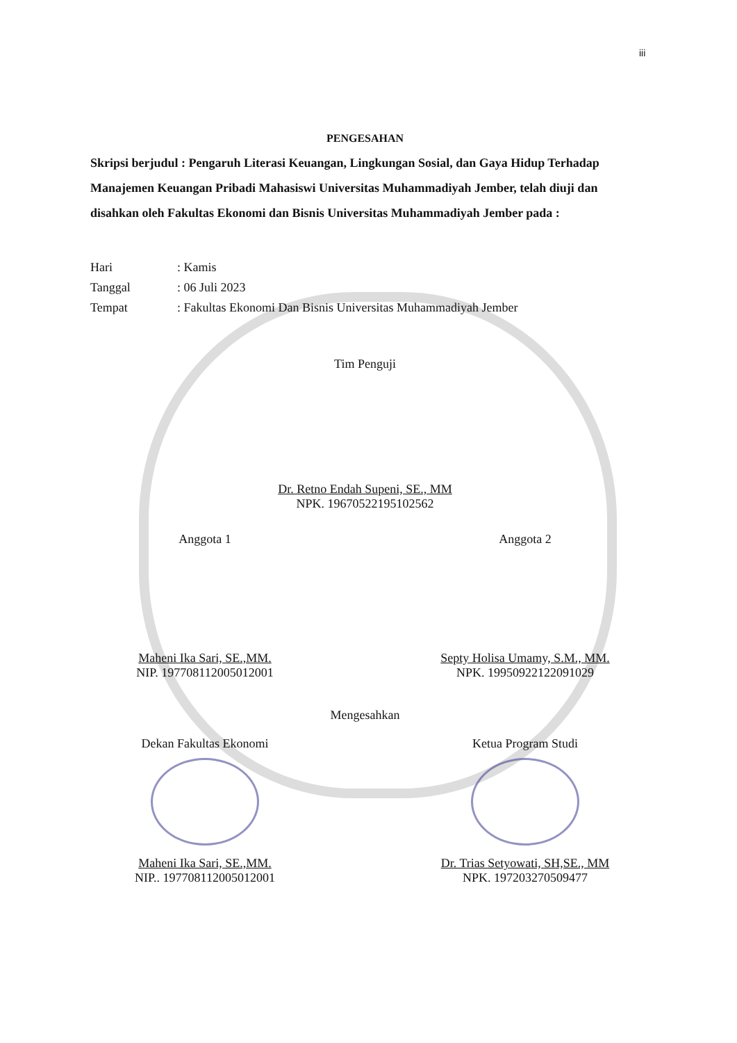iii
PENGESAHAN
Skripsi berjudul : Pengaruh Literasi Keuangan, Lingkungan Sosial, dan Gaya Hidup Terhadap Manajemen Keuangan Pribadi Mahasiswi Universitas Muhammadiyah Jember, telah diuji dan disahkan oleh Fakultas Ekonomi dan Bisnis Universitas Muhammadiyah Jember pada :
Hari: Kamis
Tanggal: 06 Juli 2023
Tempat: Fakultas Ekonomi Dan Bisnis Universitas Muhammadiyah Jember
Tim Penguji
Dr. Retno Endah Supeni, SE., MM
NPK. 19670522195102562
Anggota 1 Anggota 2
Maheni Ika Sari, SE.,MM.
NIP. 197708112005012001
Septy Holisa Umamy, S.M., MM.
NPK. 19950922122091029
Mengesahkan
Dekan Fakultas Ekonomi Ketua Program Studi
Maheni Ika Sari, SE.,MM.
NIP.. 197708112005012001
Dr. Trias Setyowati, SH,SE., MM
NPK. 197203270509477